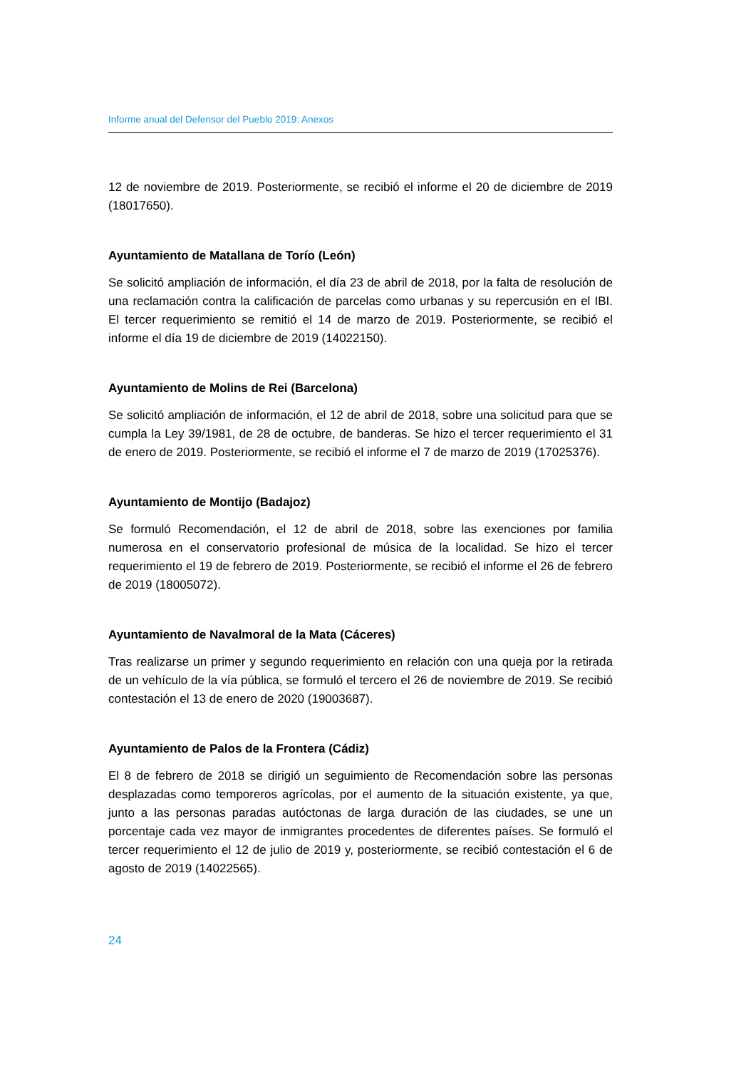Informe anual del Defensor del Pueblo 2019: Anexos
12 de noviembre de 2019. Posteriormente, se recibió el informe el 20 de diciembre de 2019 (18017650).
Ayuntamiento de Matallana de Torío (León)
Se solicitó ampliación de información, el día 23 de abril de 2018, por la falta de resolución de una reclamación contra la calificación de parcelas como urbanas y su repercusión en el IBI. El tercer requerimiento se remitió el 14 de marzo de 2019. Posteriormente, se recibió el informe el día 19 de diciembre de 2019 (14022150).
Ayuntamiento de Molins de Rei (Barcelona)
Se solicitó ampliación de información, el 12 de abril de 2018, sobre una solicitud para que se cumpla la Ley 39/1981, de 28 de octubre, de banderas. Se hizo el tercer requerimiento el 31 de enero de 2019. Posteriormente, se recibió el informe el 7 de marzo de 2019 (17025376).
Ayuntamiento de Montijo (Badajoz)
Se formuló Recomendación, el 12 de abril de 2018, sobre las exenciones por familia numerosa en el conservatorio profesional de música de la localidad. Se hizo el tercer requerimiento el 19 de febrero de 2019. Posteriormente, se recibió el informe el 26 de febrero de 2019 (18005072).
Ayuntamiento de Navalmoral de la Mata (Cáceres)
Tras realizarse un primer y segundo requerimiento en relación con una queja por la retirada de un vehículo de la vía pública, se formuló el tercero el 26 de noviembre de 2019. Se recibió contestación el 13 de enero de 2020 (19003687).
Ayuntamiento de Palos de la Frontera (Cádiz)
El 8 de febrero de 2018 se dirigió un seguimiento de Recomendación sobre las personas desplazadas como temporeros agrícolas, por el aumento de la situación existente, ya que, junto a las personas paradas autóctonas de larga duración de las ciudades, se une un porcentaje cada vez mayor de inmigrantes procedentes de diferentes países. Se formuló el tercer requerimiento el 12 de julio de 2019 y, posteriormente, se recibió contestación el 6 de agosto de 2019 (14022565).
24